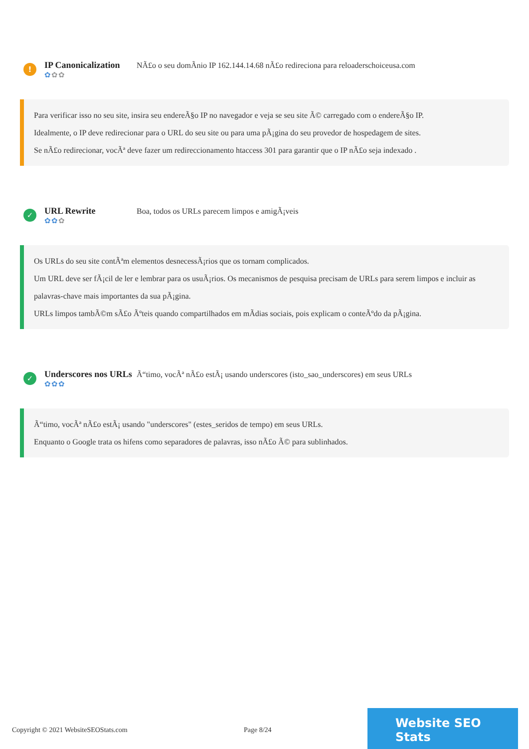!
IP Canonicalization
✿✿✿
NÃ£o o seu domÃnio IP 162.144.14.68 nÃ£o redireciona para reloaderschoiceusa.com
Para verificar isso no seu site, insira seu endereÃ§o IP no navegador e veja se seu site Ã© carregado com o endereÃ§o IP.
Idealmente, o IP deve redirecionar para o URL do seu site ou para uma pÃ¡gina do seu provedor de hospedagem de sites.
Se nÃ£o redirecionar, vocÃª deve fazer um redireccionamento htaccess 301 para garantir que o IP nÃ£o seja indexado .
✓
URL Rewrite
✿✿✿
Boa, todos os URLs parecem limpos e amigÃ¡veis
Os URLs do seu site contÃªm elementos desnecessÃ¡rios que os tornam complicados.
Um URL deve ser fÃ¡cil de ler e lembrar para os usuÃ¡rios. Os mecanismos de pesquisa precisam de URLs para serem limpos e incluir as palavras-chave mais importantes da sua pÃ¡gina.
URLs limpos tambÃ©m sÃ£o Ãºteis quando compartilhados em mÃdias sociais, pois explicam o conteÃºdo da pÃ¡gina.
✓
Underscores nos URLs
✿✿✿
Ã“timo, vocÃª nÃ£o estÃ¡ usando underscores (isto_sao_underscores) em seus URLs
Ã“timo, vocÃª nÃ£o estÃ¡ usando "underscores" (estes_seridos de tempo) em seus URLs.
Enquanto o Google trata os hifens como separadores de palavras, isso nÃ£o Ã© para sublinhados.
Copyright © 2021 WebsiteSEOStats.com Page 8/24
Website SEO Stats